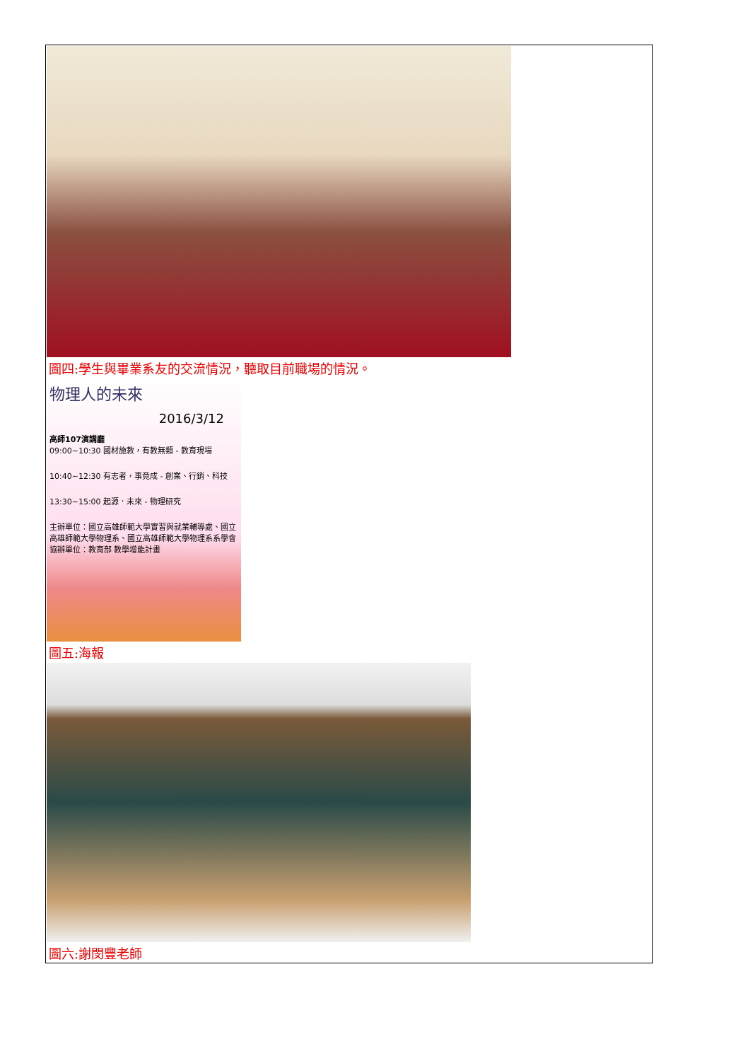圖四:學生與畢業系友的交流情況，聽取目前職場的情況。
物理人的未來
2016/3/12
高師107演講廳
09:00~10:30 國材施教，有教無類 - 教育現場
10:40~12:30 有志者，事竟成 - 創業、行銷、科技
13:30~15:00 起源．未來 - 物理研究
主辦單位：國立高雄師範大學實習與就業輔導處、國立高雄師範大學物理系、國立高雄師範大學物理系系學會
協辦單位：教育部 教學增能計畫
圖五:海報
圖六:謝閔豐老師